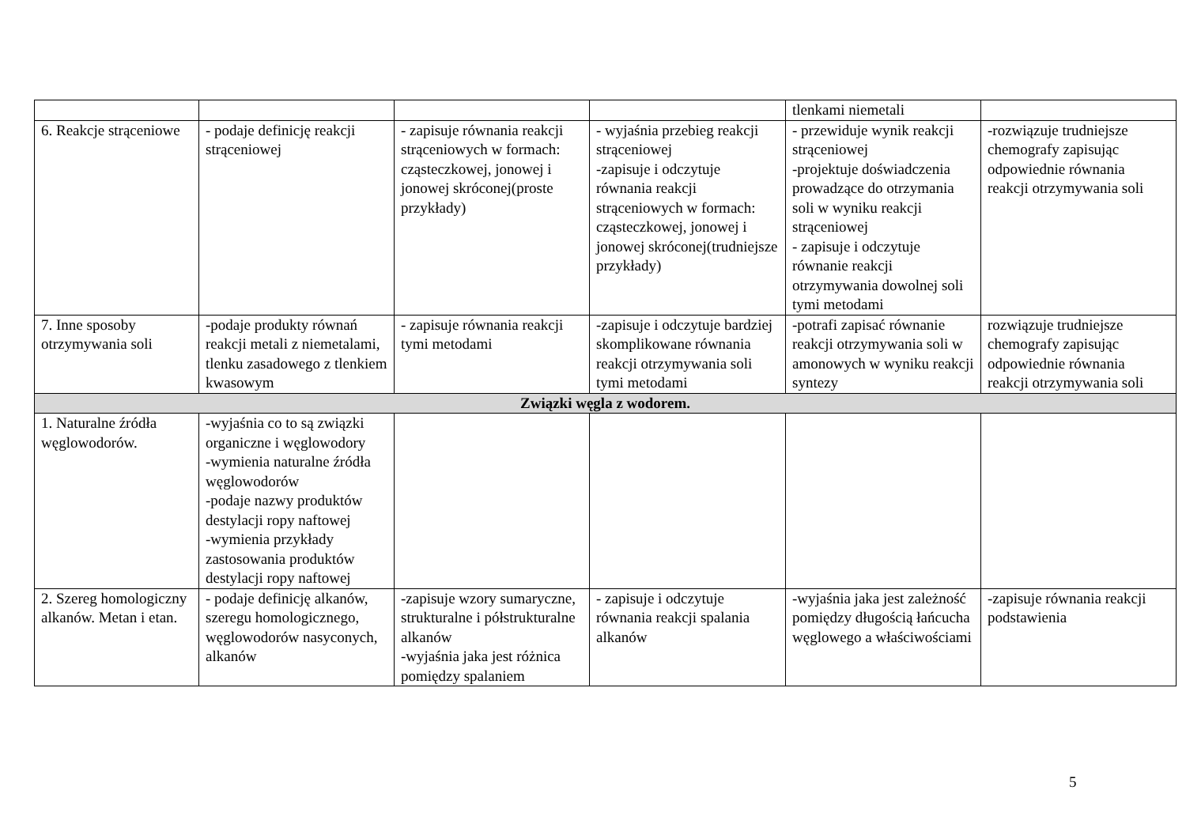| | | | | tlenkami niemetali | |
| 6. Reakcje strąceniowe | - podaje definicję reakcji strąceniowej | - zapisuje równania reakcji strąceniowych w formach: cząsteczkowej, jonowej i jonowej skróconej(proste przykłady) | - wyjaśnia przebieg reakcji strąceniowej -zapisuje i odczytuje równania reakcji strąceniowych w formach: cząsteczkowej, jonowej i jonowej skróconej(trudniejsze przykłady) | - przewiduje wynik reakcji strąceniowej -projektuje doświadczenia prowadzące do otrzymania soli w wyniku reakcji strąceniowej - zapisuje i odczytuje równanie reakcji otrzymywania dowolnej soli tymi metodami | -rozwiązuje trudniejsze chemografy zapisując odpowiednie równania reakcji otrzymywania soli |
| 7. Inne sposoby otrzymywania soli | -podaje produkty równań reakcji metali z niemetalami, tlenku zasadowego z tlenkiem kwasowym | - zapisuje równania reakcji tymi metodami | -zapisuje i odczytuje bardziej skomplikowane równania reakcji otrzymywania soli tymi metodami | -potrafi zapisać równanie reakcji otrzymywania soli w amonowych w wyniku reakcji syntezy | rozwiązuje trudniejsze chemografy zapisując odpowiednie równania reakcji otrzymywania soli |
| Związki węgla z wodorem. | | | | | |
| 1. Naturalne źródła węglowodorów. | -wyjaśnia co to są związki organiczne i węglowodory -wymienia naturalne źródła węglowodorów -podaje nazwy produktów destylacji ropy naftowej -wymienia przykłady zastosowania produktów destylacji ropy naftowej | | | | |
| 2. Szereg homologiczny alkanów. Metan i etan. | - podaje definicję alkanów, szeregu homologicznego, węglowodorów nasyconych, alkanów | -zapisuje wzory sumaryczne, strukturalne i półstrukturalne alkanów -wyjaśnia jaka jest różnica pomiędzy spalaniem | - zapisuje i odczytuje równania reakcji spalania alkanów | -wyjaśnia jaka jest zależność pomiędzy długością łańcucha węglowego a właściwościami | -zapisuje równania reakcji podstawienia |
5